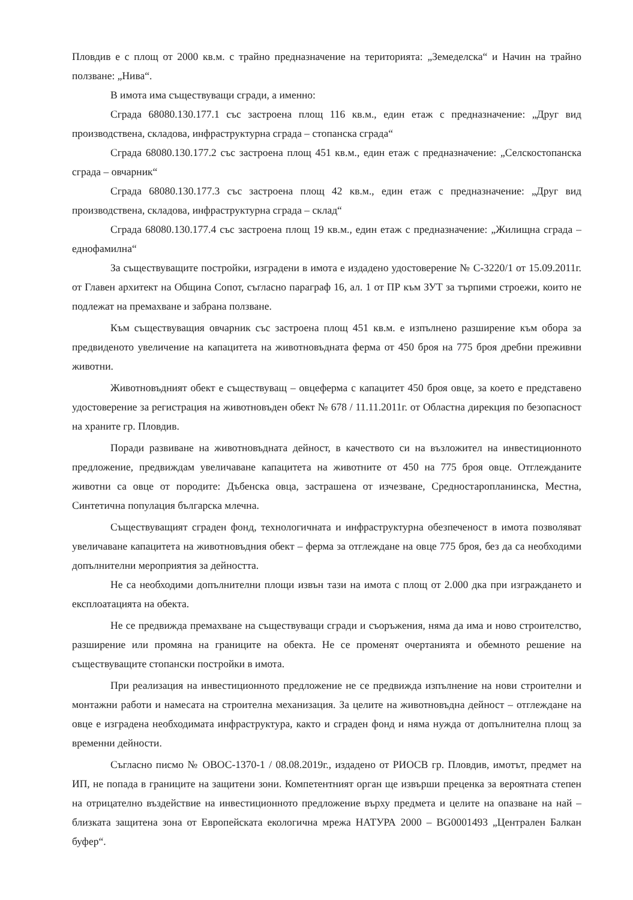Пловдив е с площ от 2000 кв.м. с трайно предназначение на територията: „Земеделска“ и Начин на трайно ползване: „Нива“.
В имота има съществуващи сгради, а именно:
Сграда 68080.130.177.1 със застроена площ 116 кв.м., един етаж с предназначение: „Друг вид производствена, складова, инфраструктурна сграда – стопанска сграда“
Сграда 68080.130.177.2 със застроена площ 451 кв.м., един етаж с предназначение: „Селскостопанска сграда – овчарник“
Сграда 68080.130.177.3 със застроена площ 42 кв.м., един етаж с предназначение: „Друг вид производствена, складова, инфраструктурна сграда – склад“
Сграда 68080.130.177.4 със застроена площ 19 кв.м., един етаж с предназначение: „Жилищна сграда – еднофамилна“
За съществуващите постройки, изградени в имота е издадено удостоверение № С-3220/1 от 15.09.2011г. от Главен архитект на Община Сопот, съгласно параграф 16, ал. 1 от ПР към ЗУТ за търпими строежи, които не подлежат на премахване и забрана ползване.
Към съществуващия овчарник със застроена площ 451 кв.м. е изпълнено разширение към обора за предвиденото увеличение на капацитета на животновъдната ферма от 450 броя на 775 броя дребни преживни животни.
Животновъдният обект е съществуващ – овцеферма с капацитет 450 броя овце, за което е представено удостоверение за регистрация на животновъден обект № 678 / 11.11.2011г. от Областна дирекция по безопасност на храните гр. Пловдив.
Поради развиване на животновъдната дейност, в качеството си на възложител на инвестиционното предложение, предвиждам увеличаване капацитета на животните от 450 на 775 броя овце. Отглежданите животни са овце от породите: Дъбенска овца, застрашена от изчезване, Средностаропланинска, Местна, Синтетична популация българска млечна.
Съществуващият сграден фонд, технологичната и инфраструктурна обезпеченост в имота позволяват увеличаване капацитета на животновъдния обект – ферма за отглеждане на овце 775 броя, без да са необходими допълнителни мероприятия за дейността.
Не са необходими допълнителни площи извън тази на имота с площ от 2.000 дка при изграждането и експлоатацията на обекта.
Не се предвижда премахване на съществуващи сгради и съоръжения, няма да има и ново строителство, разширение или промяна на границите на обекта. Не се променят очертанията и обемното решение на съществуващите стопански постройки в имота.
При реализация на инвестиционното предложение не се предвижда изпълнение на нови строителни и монтажни работи и намесата на строителна механизация. За целите на животновъдна дейност – отглеждане на овце е изградена необходимата инфраструктура, както и сграден фонд и няма нужда от допълнителна площ за временни дейности.
Съгласно писмо № ОВОС-1370-1 / 08.08.2019г., издадено от РИОСВ гр. Пловдив, имотът, предмет на ИП, не попада в границите на защитени зони. Компетентният орган ще извърши преценка за вероятната степен на отрицателно въздействие на инвестиционното предложение върху предмета и целите на опазване на най – близката защитена зона от Европейската екологична мрежа НАТУРА 2000 – BG0001493 „Централен Балкан буфер“.